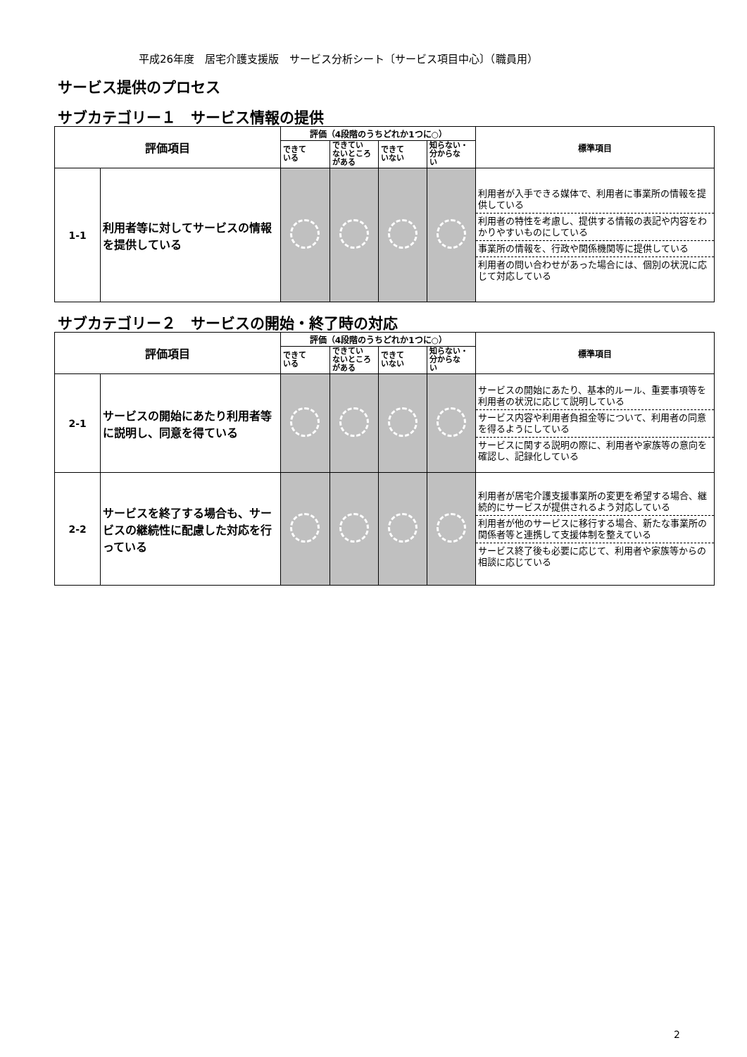平成26年度　居宅介護支援版　サービス分析シート〔サービス項目中心〕（職員用）
サービス提供のプロセス
サブカテゴリー１　サービス情報の提供
| 評価項目 | | 評価（4段階のうちどれか1つに○） | | | | 標準項目 |
| --- | --- | --- | --- | --- | --- | --- |
| | | できて いる | できてい ないところ がある | できて いない | 知らない・ 分からな い | |
| 1-1 | 利用者等に対してサービスの情報を提供している | | | | | 利用者が入手できる媒体で、利用者に事業所の情報を提供している 利用者の特性を考慮し、提供する情報の表記や内容をわかりやすいものにしている 事業所の情報を、行政や関係機関等に提供している 利用者の問い合わせがあった場合には、個別の状況に応じて対応している |
サブカテゴリー２　サービスの開始・終了時の対応
| 評価項目 | | 評価（4段階のうちどれか1つに○） | | | | 標準項目 |
| --- | --- | --- | --- | --- | --- | --- |
| | | できて いる | できてい ないところ がある | できて いない | 知らない・ 分からな い | |
| 2-1 | サービスの開始にあたり利用者等に説明し、同意を得ている | | | | | サービスの開始にあたり、基本的ルール、重要事項等を利用者の状況に応じて説明している サービス内容や利用者負担金等について、利用者の同意を得るようにしている サービスに関する説明の際に、利用者や家族等の意向を確認し、記録化している |
| 2-2 | サービスを終了する場合も、サービスの継続性に配慮した対応を行っている | | | | | 利用者が居宅介護支援事業所の変更を希望する場合、継続的にサービスが提供されるよう対応している 利用者が他のサービスに移行する場合、新たな事業所の関係者等と連携して支援体制を整えている サービス終了後も必要に応じて、利用者や家族等からの相談に応じている |
2